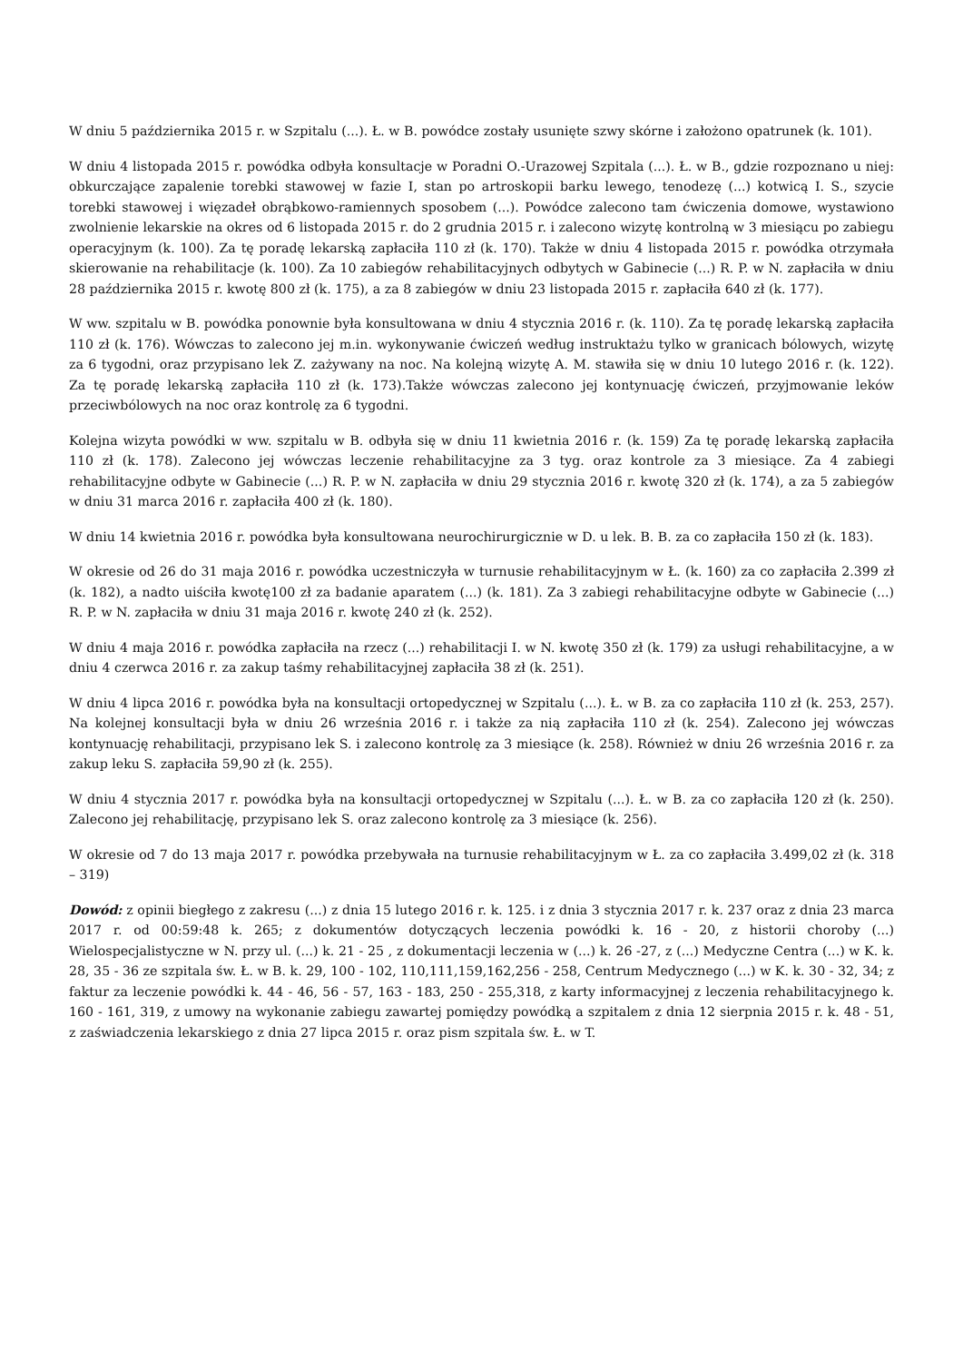W dniu 5 października 2015 r. w Szpitalu (...). Ł. w B. powódce zostały usunięte szwy skórne i założono opatrunek (k. 101).
W dniu 4 listopada 2015 r. powódka odbyła konsultacje w Poradni O.-Urazowej Szpitala (...). Ł. w B., gdzie rozpoznano u niej: obkurczające zapalenie torebki stawowej w fazie I, stan po artroskopii barku lewego, tenodezę (...) kotwicą I. S., szycie torebki stawowej i więzadeł obrąbkowo-ramiennych sposobem (...). Powódce zalecono tam ćwiczenia domowe, wystawiono zwolnienie lekarskie na okres od 6 listopada 2015 r. do 2 grudnia 2015 r. i zalecono wizytę kontrolną w 3 miesiącu po zabiegu operacyjnym (k. 100). Za tę poradę lekarską zapłaciła 110 zł (k. 170). Także w dniu 4 listopada 2015 r. powódka otrzymała skierowanie na rehabilitacje (k. 100). Za 10 zabiegów rehabilitacyjnych odbytych w Gabinecie (...) R. P. w N. zapłaciła w dniu 28 października 2015 r. kwotę 800 zł (k. 175), a za 8 zabiegów w dniu 23 listopada 2015 r. zapłaciła 640 zł (k. 177).
W ww. szpitalu w B. powódka ponownie była konsultowana w dniu 4 stycznia 2016 r. (k. 110). Za tę poradę lekarską zapłaciła 110 zł (k. 176). Wówczas to zalecono jej m.in. wykonywanie ćwiczeń według instruktażu tylko w granicach bólowych, wizytę za 6 tygodni, oraz przypisano lek Z. zażywany na noc. Na kolejną wizytę A. M. stawiła się w dniu 10 lutego 2016 r. (k. 122). Za tę poradę lekarską zapłaciła 110 zł (k. 173).Także wówczas zalecono jej kontynuację ćwiczeń, przyjmowanie leków przeciwbólowych na noc oraz kontrolę za 6 tygodni.
Kolejna wizyta powódki w ww. szpitalu w B. odbyła się w dniu 11 kwietnia 2016 r. (k. 159) Za tę poradę lekarską zapłaciła 110 zł (k. 178). Zalecono jej wówczas leczenie rehabilitacyjne za 3 tyg. oraz kontrole za 3 miesiące. Za 4 zabiegi rehabilitacyjne odbyte w Gabinecie (...) R. P. w N. zapłaciła w dniu 29 stycznia 2016 r. kwotę 320 zł (k. 174), a za 5 zabiegów w dniu 31 marca 2016 r. zapłaciła 400 zł (k. 180).
W dniu 14 kwietnia 2016 r. powódka była konsultowana neurochirurgicznie w D. u lek. B. B. za co zapłaciła 150 zł (k. 183).
W okresie od 26 do 31 maja 2016 r. powódka uczestniczyła w turnusie rehabilitacyjnym w Ł. (k. 160) za co zapłaciła 2.399 zł (k. 182), a nadto uiściła kwotę100 zł za badanie aparatem (...) (k. 181). Za 3 zabiegi rehabilitacyjne odbyte w Gabinecie (...) R. P. w N. zapłaciła w dniu 31 maja 2016 r. kwotę 240 zł (k. 252).
W dniu 4 maja 2016 r. powódka zapłaciła na rzecz (...) rehabilitacji I. w N. kwotę 350 zł (k. 179) za usługi rehabilitacyjne, a w dniu 4 czerwca 2016 r. za zakup taśmy rehabilitacyjnej zapłaciła 38 zł (k. 251).
W dniu 4 lipca 2016 r. powódka była na konsultacji ortopedycznej w Szpitalu (...). Ł. w B. za co zapłaciła 110 zł (k. 253, 257). Na kolejnej konsultacji była w dniu 26 września 2016 r. i także za nią zapłaciła 110 zł (k. 254). Zalecono jej wówczas kontynuację rehabilitacji, przypisano lek S. i zalecono kontrolę za 3 miesiące (k. 258). Również w dniu 26 września 2016 r. za zakup leku S. zapłaciła 59,90 zł (k. 255).
W dniu 4 stycznia 2017 r. powódka była na konsultacji ortopedycznej w Szpitalu (...). Ł. w B. za co zapłaciła 120 zł (k. 250). Zalecono jej rehabilitację, przypisano lek S. oraz zalecono kontrolę za 3 miesiące (k. 256).
W okresie od 7 do 13 maja 2017 r. powódka przebywała na turnusie rehabilitacyjnym w Ł. za co zapłaciła 3.499,02 zł (k. 318 – 319)
Dowód: z opinii biegłego z zakresu (...) z dnia 15 lutego 2016 r. k. 125. i z dnia 3 stycznia 2017 r. k. 237 oraz z dnia 23 marca 2017 r. od 00:59:48 k. 265; z dokumentów dotyczących leczenia powódki k. 16 - 20, z historii choroby (...) Wielospecjalistyczne w N. przy ul. (...) k. 21 - 25 , z dokumentacji leczenia w (...) k. 26 -27, z (...) Medyczne Centra (...) w K. k. 28, 35 - 36 ze szpitala św. Ł. w B. k. 29, 100 - 102, 110,111,159,162,256 - 258, Centrum Medycznego (...) w K. k. 30 - 32, 34; z faktur za leczenie powódki k. 44 - 46, 56 - 57, 163 - 183, 250 - 255,318, z karty informacyjnej z leczenia rehabilitacyjnego k. 160 - 161, 319, z umowy na wykonanie zabiegu zawartej pomiędzy powódką a szpitalem z dnia 12 sierpnia 2015 r. k. 48 - 51, z zaświadczenia lekarskiego z dnia 27 lipca 2015 r. oraz pism szpitala św. Ł. w T.